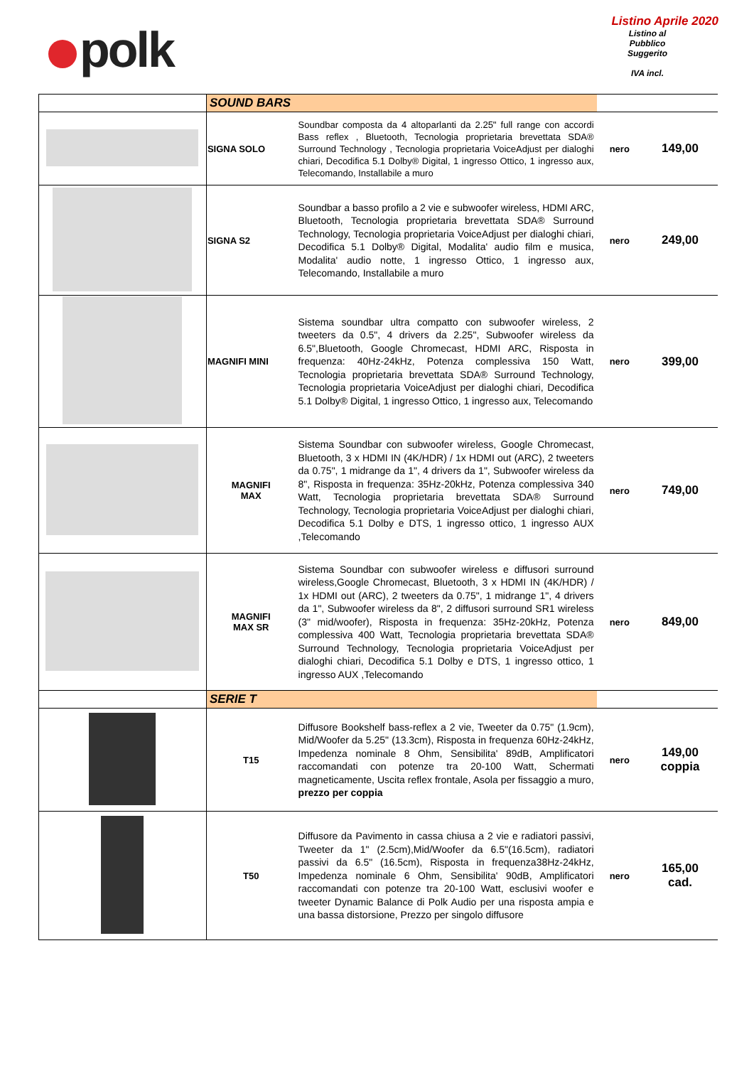polk
Listino Aprile 2020
Listino al
Pubblico
Suggerito
IVA incl.
| | SOUND BARS | | | |
| | SIGNA SOLO | Soundbar composta da 4 altoparlanti da 2.25" full range con accordi Bass reflex , Bluetooth, Tecnologia proprietaria brevettata SDA® Surround Technology , Tecnologia proprietaria VoiceAdjust per dialoghi chiari, Decodifica 5.1 Dolby® Digital, 1 ingresso Ottico, 1 ingresso aux, Telecomando, Installabile a muro | nero | 149,00 |
| | SIGNA S2 | Soundbar a basso profilo a 2 vie e subwoofer wireless, HDMI ARC, Bluetooth, Tecnologia proprietaria brevettata SDA® Surround Technology, Tecnologia proprietaria VoiceAdjust per dialoghi chiari, Decodifica 5.1 Dolby® Digital, Modalita' audio film e musica, Modalita' audio notte, 1 ingresso Ottico, 1 ingresso aux, Telecomando, Installabile a muro | nero | 249,00 |
| | MAGNIFI MINI | Sistema soundbar ultra compatto con subwoofer wireless, 2 tweeters da 0.5", 4 drivers da 2.25", Subwoofer wireless da 6.5",Bluetooth, Google Chromecast, HDMI ARC, Risposta in frequenza: 40Hz-24kHz, Potenza complessiva 150 Watt, Tecnologia proprietaria brevettata SDA® Surround Technology, Tecnologia proprietaria VoiceAdjust per dialoghi chiari, Decodifica 5.1 Dolby® Digital, 1 ingresso Ottico, 1 ingresso aux, Telecomando | nero | 399,00 |
| | MAGNIFI MAX | Sistema Soundbar con subwoofer wireless, Google Chromecast, Bluetooth, 3 x HDMI IN (4K/HDR) / 1x HDMI out (ARC), 2 tweeters da 0.75", 1 midrange da 1", 4 drivers da 1", Subwoofer wireless da 8", Risposta in frequenza: 35Hz-20kHz, Potenza complessiva 340 Watt, Tecnologia proprietaria brevettata SDA® Surround Technology, Tecnologia proprietaria VoiceAdjust per dialoghi chiari, Decodifica 5.1 Dolby e DTS, 1 ingresso ottico, 1 ingresso AUX ,Telecomando | nero | 749,00 |
| | MAGNIFI MAX SR | Sistema Soundbar con subwoofer wireless e diffusori surround wireless,Google Chromecast, Bluetooth, 3 x HDMI IN (4K/HDR) / 1x HDMI out (ARC), 2 tweeters da 0.75", 1 midrange 1", 4 drivers da 1", Subwoofer wireless da 8", 2 diffusori surround SR1 wireless (3" mid/woofer), Risposta in frequenza: 35Hz-20kHz, Potenza complessiva 400 Watt, Tecnologia proprietaria brevettata SDA® Surround Technology, Tecnologia proprietaria VoiceAdjust per dialoghi chiari, Decodifica 5.1 Dolby e DTS, 1 ingresso ottico, 1 ingresso AUX ,Telecomando | nero | 849,00 |
| | SERIE T | | | |
| | T15 | Diffusore Bookshelf bass-reflex a 2 vie, Tweeter da 0.75" (1.9cm), Mid/Woofer da 5.25" (13.3cm), Risposta in frequenza 60Hz-24kHz, Impedenza nominale 8 Ohm, Sensibilita' 89dB, Amplificatori raccomandati con potenze tra 20-100 Watt, Schermati magneticamente, Uscita reflex frontale, Asola per fissaggio a muro, prezzo per coppia | nero | 149,00 coppia |
| | T50 | Diffusore da Pavimento in cassa chiusa a 2 vie e radiatori passivi, Tweeter da 1" (2.5cm),Mid/Woofer da 6.5"(16.5cm), radiatori passivi da 6.5" (16.5cm), Risposta in frequenza38Hz-24kHz, Impedenza nominale 6 Ohm, Sensibilita' 90dB, Amplificatori raccomandati con potenze tra 20-100 Watt, esclusivi woofer e tweeter Dynamic Balance di Polk Audio per una risposta ampia e una bassa distorsione, Prezzo per singolo diffusore | nero | 165,00 cad. |